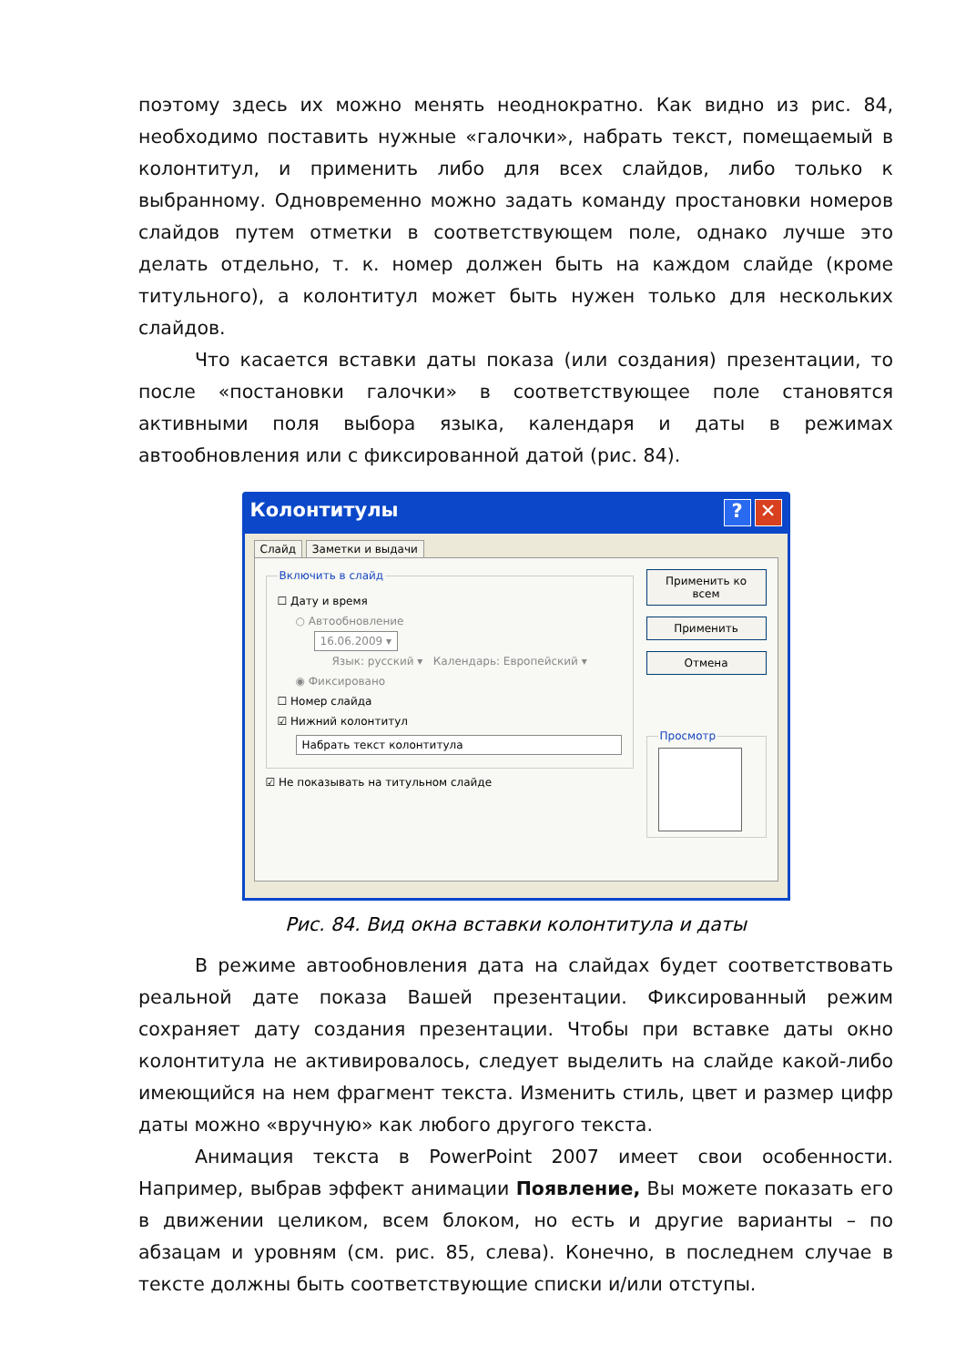поэтому здесь их можно менять неоднократно. Как видно из рис. 84, необходимо поставить нужные «галочки», набрать текст, помещаемый в колонтитул, и применить либо для всех слайдов, либо только к выбранному. Одновременно можно задать команду простановки номеров слайдов путем отметки в соответствующем поле, однако лучше это делать отдельно, т. к. номер должен быть на каждом слайде (кроме титульного), а колонтитул может быть нужен только для нескольких слайдов.
Что касается вставки даты показа (или создания) презентации, то после «постановки галочки» в соответствующее поле становятся активными поля выбора языка, календаря и даты в режимах автообновления или с фиксированной датой (рис. 84).
Колонтитулы? ✕
Слайд Заметки и выдачи
Включить в слайд
☐ Дату и время
○ Автообновление
16.06.2009 ▾
Язык: русский ▾ Календарь: Европейский ▾
◉ Фиксировано
☐ Номер слайда
☑ Нижний колонтитул
Набрать текст колонтитула
☑ Не показывать на титульном слайде
Применить ко всем
Применить
Отмена
Просмотр
Рис. 84. Вид окна вставки колонтитула и даты
В режиме автообновления дата на слайдах будет соответствовать реальной дате показа Вашей презентации. Фиксированный режим сохраняет дату создания презентации. Чтобы при вставке даты окно колонтитула не активировалось, следует выделить на слайде какой-либо имеющийся на нем фрагмент текста. Изменить стиль, цвет и размер цифр даты можно «вручную» как любого другого текста.
Анимация текста в PowerPoint 2007 имеет свои особенности. Например, выбрав эффект анимации Появление, Вы можете показать его в движении целиком, всем блоком, но есть и другие варианты – по абзацам и уровням (см. рис. 85, слева). Конечно, в последнем случае в тексте должны быть соответствующие списки и/или отступы.